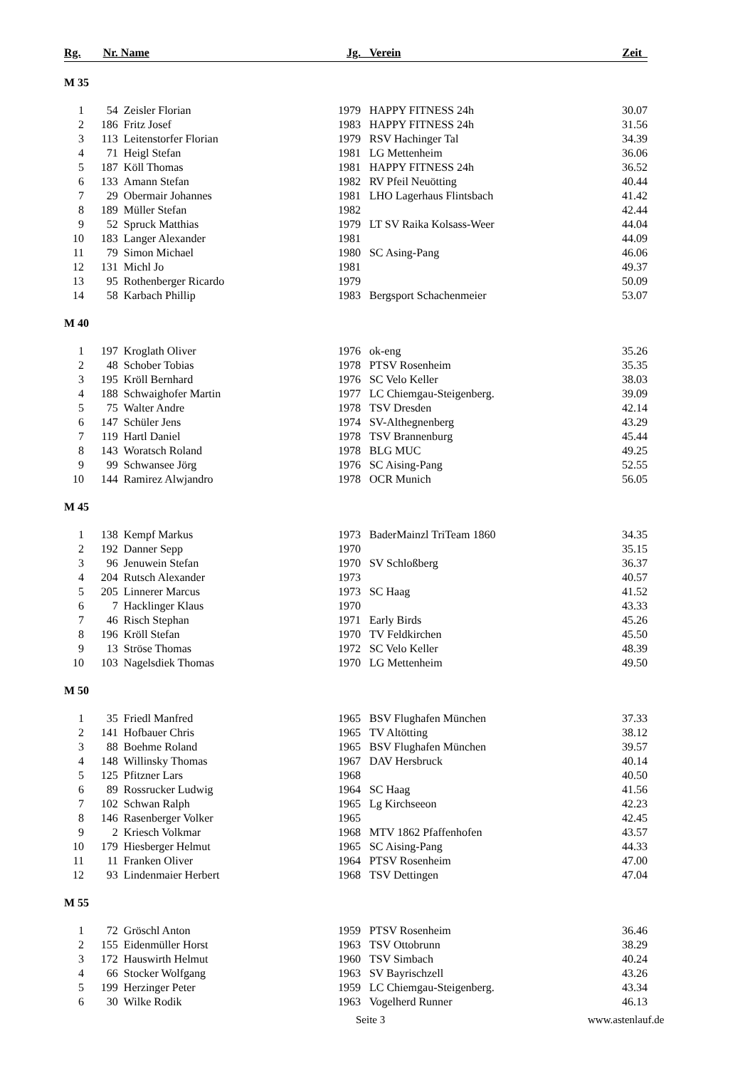| Rg. | Nr. | Name | Jg. | Verein | Zeit |
| --- | --- | --- | --- | --- | --- |
| M 35 | | | | | |
| 1 | 54 | Zeisler Florian | 1979 | HAPPY FITNESS 24h | 30.07 |
| 2 | 186 | Fritz Josef | 1983 | HAPPY FITNESS 24h | 31.56 |
| 3 | 113 | Leitenstorfer Florian | 1979 | RSV Hachinger Tal | 34.39 |
| 4 | 71 | Heigl Stefan | 1981 | LG Mettenheim | 36.06 |
| 5 | 187 | Köll Thomas | 1981 | HAPPY FITNESS 24h | 36.52 |
| 6 | 133 | Amann Stefan | 1982 | RV Pfeil Neuötting | 40.44 |
| 7 | 29 | Obermair Johannes | 1981 | LHO Lagerhaus Flintsbach | 41.42 |
| 8 | 189 | Müller Stefan | 1982 | | 42.44 |
| 9 | 52 | Spruck Matthias | 1979 | LT SV Raika Kolsass-Weer | 44.04 |
| 10 | 183 | Langer Alexander | 1981 | | 44.09 |
| 11 | 79 | Simon Michael | 1980 | SC Asing-Pang | 46.06 |
| 12 | 131 | Michl Jo | 1981 | | 49.37 |
| 13 | 95 | Rothenberger Ricardo | 1979 | | 50.09 |
| 14 | 58 | Karbach Phillip | 1983 | Bergsport Schachenmeier | 53.07 |
| M 40 | | | | | |
| 1 | 197 | Kroglath Oliver | 1976 | ok-eng | 35.26 |
| 2 | 48 | Schober Tobias | 1978 | PTSV Rosenheim | 35.35 |
| 3 | 195 | Kröll Bernhard | 1976 | SC Velo Keller | 38.03 |
| 4 | 188 | Schwaighofer Martin | 1977 | LC Chiemgau-Steigenberg. | 39.09 |
| 5 | 75 | Walter Andre | 1978 | TSV Dresden | 42.14 |
| 6 | 147 | Schüler Jens | 1974 | SV-Althegnenberg | 43.29 |
| 7 | 119 | Hartl Daniel | 1978 | TSV Brannenburg | 45.44 |
| 8 | 143 | Woratsch Roland | 1978 | BLG MUC | 49.25 |
| 9 | 99 | Schwansee Jörg | 1976 | SC Aising-Pang | 52.55 |
| 10 | 144 | Ramirez Alwjandro | 1978 | OCR Munich | 56.05 |
| M 45 | | | | | |
| 1 | 138 | Kempf Markus | 1973 | BaderMainzl TriTeam 1860 | 34.35 |
| 2 | 192 | Danner Sepp | 1970 | | 35.15 |
| 3 | 96 | Jenuwein Stefan | 1970 | SV Schloßberg | 36.37 |
| 4 | 204 | Rutsch Alexander | 1973 | | 40.57 |
| 5 | 205 | Linnerer Marcus | 1973 | SC Haag | 41.52 |
| 6 | 7 | Hacklinger Klaus | 1970 | | 43.33 |
| 7 | 46 | Risch Stephan | 1971 | Early Birds | 45.26 |
| 8 | 196 | Kröll Stefan | 1970 | TV Feldkirchen | 45.50 |
| 9 | 13 | Ströse Thomas | 1972 | SC Velo Keller | 48.39 |
| 10 | 103 | Nagelsdiek Thomas | 1970 | LG Mettenheim | 49.50 |
| M 50 | | | | | |
| 1 | 35 | Friedl Manfred | 1965 | BSV Flughafen München | 37.33 |
| 2 | 141 | Hofbauer Chris | 1965 | TV Altötting | 38.12 |
| 3 | 88 | Boehme Roland | 1965 | BSV Flughafen München | 39.57 |
| 4 | 148 | Willinsky Thomas | 1967 | DAV Hersbruck | 40.14 |
| 5 | 125 | Pfitzner Lars | 1968 | | 40.50 |
| 6 | 89 | Rossrucker Ludwig | 1964 | SC Haag | 41.56 |
| 7 | 102 | Schwan Ralph | 1965 | Lg Kirchseeon | 42.23 |
| 8 | 146 | Rasenberger Volker | 1965 | | 42.45 |
| 9 | 2 | Kriesch Volkmar | 1968 | MTV 1862 Pfaffenhofen | 43.57 |
| 10 | 179 | Hiesberger Helmut | 1965 | SC Aising-Pang | 44.33 |
| 11 | 11 | Franken Oliver | 1964 | PTSV Rosenheim | 47.00 |
| 12 | 93 | Lindenmaier Herbert | 1968 | TSV Dettingen | 47.04 |
| M 55 | | | | | |
| 1 | 72 | Gröschl Anton | 1959 | PTSV Rosenheim | 36.46 |
| 2 | 155 | Eidenmüller Horst | 1963 | TSV Ottobrunn | 38.29 |
| 3 | 172 | Hauswirth Helmut | 1960 | TSV Simbach | 40.24 |
| 4 | 66 | Stocker Wolfgang | 1963 | SV Bayrischzell | 43.26 |
| 5 | 199 | Herzinger Peter | 1959 | LC Chiemgau-Steigenberg. | 43.34 |
| 6 | 30 | Wilke Rodik | 1963 | Vogelherd Runner | 46.13 |
Seite 3 www.astenlauf.de